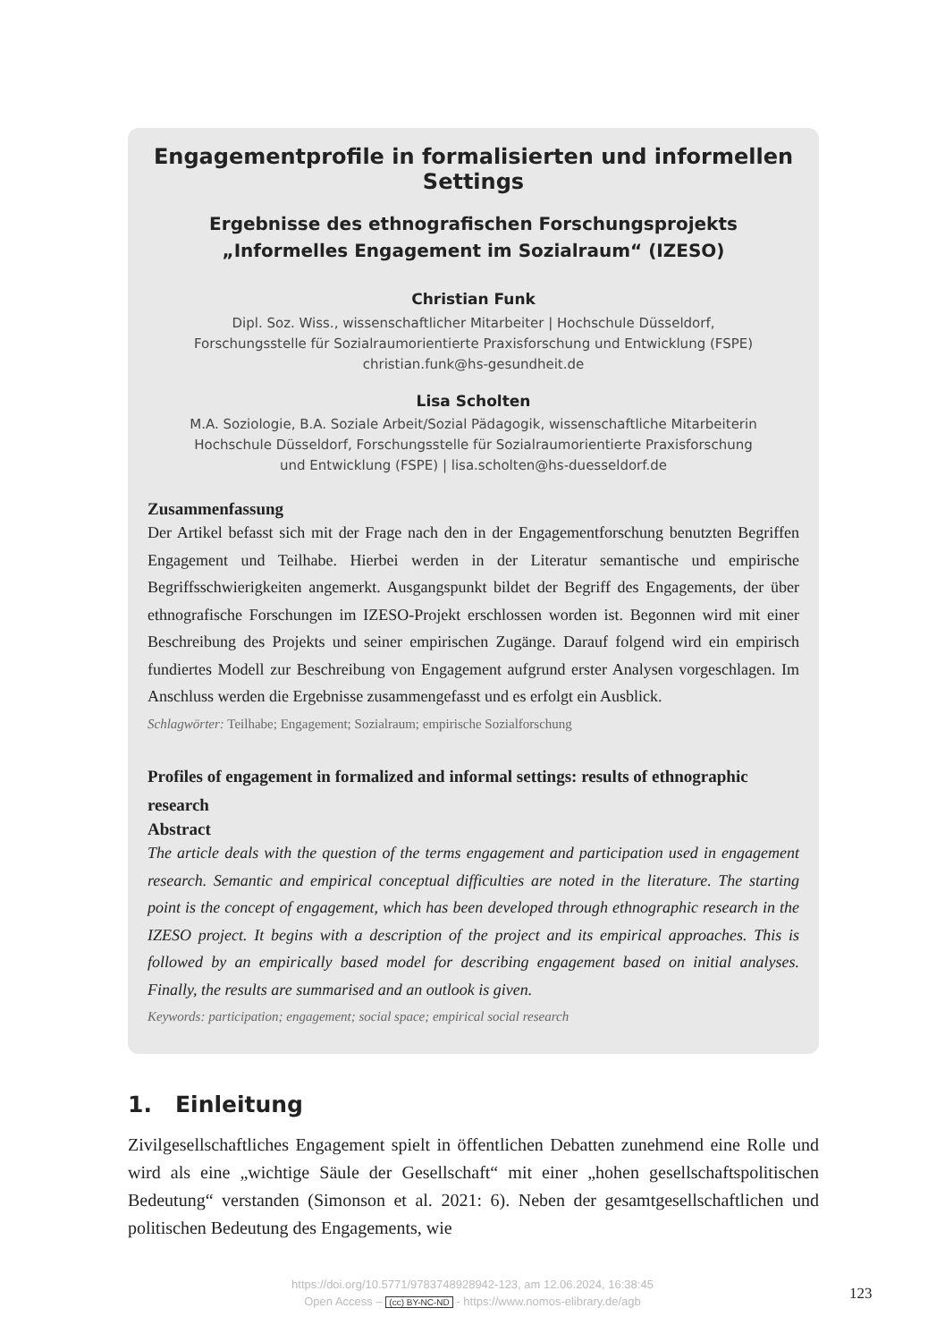Engagementprofile in formalisierten und informellen Settings
Ergebnisse des ethnografischen Forschungsprojekts
„Informelles Engagement im Sozialraum“ (IZESO)
Christian Funk
Dipl. Soz. Wiss., wissenschaftlicher Mitarbeiter | Hochschule Düsseldorf,
Forschungsstelle für Sozialraumorientierte Praxisforschung und Entwicklung (FSPE)
christian.funk@hs-gesundheit.de
Lisa Scholten
M.A. Soziologie, B.A. Soziale Arbeit/Sozial Pädagogik, wissenschaftliche Mitarbeiterin
Hochschule Düsseldorf, Forschungsstelle für Sozialraumorientierte Praxisforschung
und Entwicklung (FSPE) | lisa.scholten@hs-duesseldorf.de
Zusammenfassung
Der Artikel befasst sich mit der Frage nach den in der Engagementforschung benutzten Begriffen Engagement und Teilhabe. Hierbei werden in der Literatur semantische und empirische Begriffsschwierigkeiten angemerkt. Ausgangspunkt bildet der Begriff des Engagements, der über ethnografische Forschungen im IZESO-Projekt erschlossen worden ist. Begonnen wird mit einer Beschreibung des Projekts und seiner empirischen Zugänge. Darauf folgend wird ein empirisch fundiertes Modell zur Beschreibung von Engagement aufgrund erster Analysen vorgeschlagen. Im Anschluss werden die Ergebnisse zusammengefasst und es erfolgt ein Ausblick.
Schlagwörter: Teilhabe; Engagement; Sozialraum; empirische Sozialforschung
Profiles of engagement in formalized and informal settings: results of ethnographic research
Abstract
The article deals with the question of the terms engagement and participation used in engagement research. Semantic and empirical conceptual difficulties are noted in the literature. The starting point is the concept of engagement, which has been developed through ethnographic research in the IZESO project. It begins with a description of the project and its empirical approaches. This is followed by an empirically based model for describing engagement based on initial analyses. Finally, the results are summarised and an outlook is given.
Keywords: participation; engagement; social space; empirical social research
1. Einleitung
Zivilgesellschaftliches Engagement spielt in öffentlichen Debatten zunehmend eine Rolle und wird als eine „wichtige Säule der Gesellschaft“ mit einer „hohen gesellschaftspolitischen Bedeutung“ verstanden (Simonson et al. 2021: 6). Neben der gesamtgesellschaftlichen und politischen Bedeutung des Engagements, wie
https://doi.org/10.5771/9783748928942-123, am 12.06.2024, 16:38:45
Open Access – (cc) BY-NC-ND - https://www.nomos-elibrary.de/agb
123